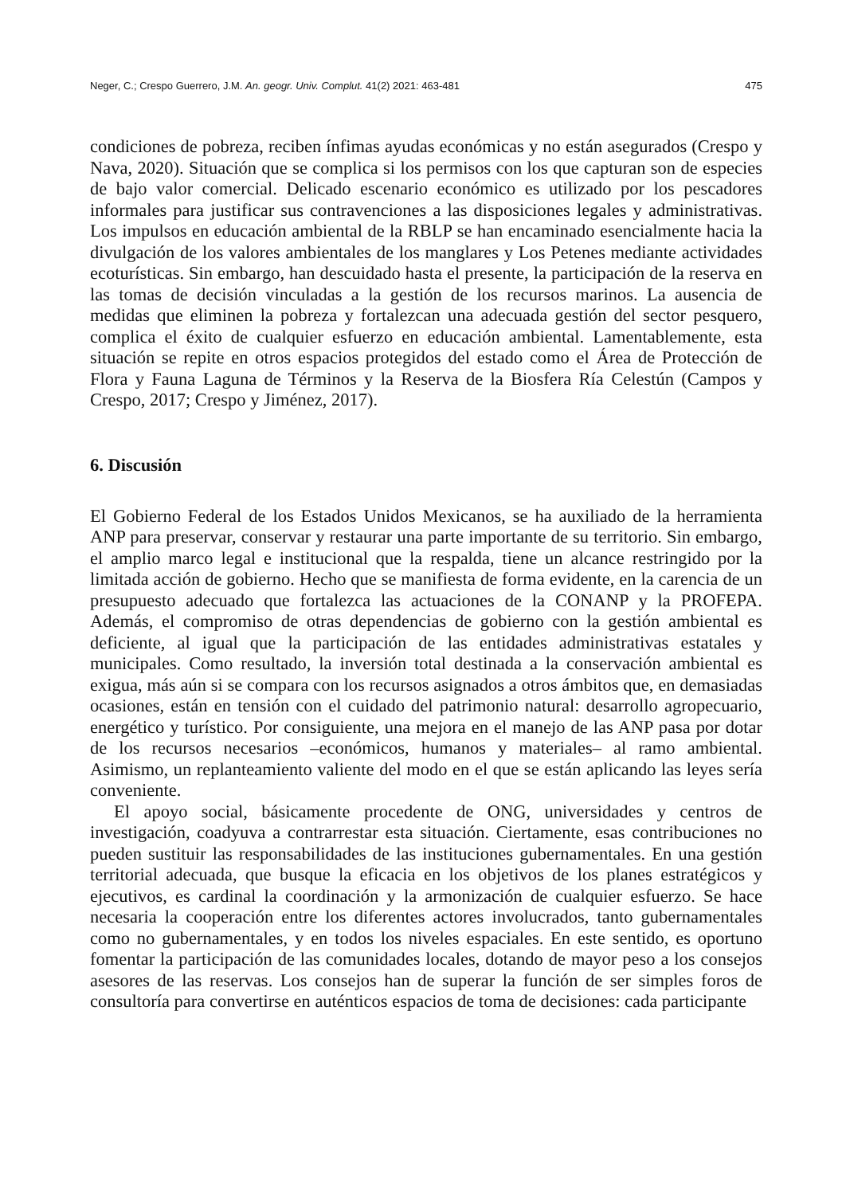Neger, C.; Crespo Guerrero, J.M. An. geogr. Univ. Complut. 41(2) 2021: 463-481 475
condiciones de pobreza, reciben ínfimas ayudas económicas y no están asegurados (Crespo y Nava, 2020). Situación que se complica si los permisos con los que capturan son de especies de bajo valor comercial. Delicado escenario económico es utilizado por los pescadores informales para justificar sus contravenciones a las disposiciones legales y administrativas. Los impulsos en educación ambiental de la RBLP se han encaminado esencialmente hacia la divulgación de los valores ambientales de los manglares y Los Petenes mediante actividades ecoturísticas. Sin embargo, han descuidado hasta el presente, la participación de la reserva en las tomas de decisión vinculadas a la gestión de los recursos marinos. La ausencia de medidas que eliminen la pobreza y fortalezcan una adecuada gestión del sector pesquero, complica el éxito de cualquier esfuerzo en educación ambiental. Lamentablemente, esta situación se repite en otros espacios protegidos del estado como el Área de Protección de Flora y Fauna Laguna de Términos y la Reserva de la Biosfera Ría Celestún (Campos y Crespo, 2017; Crespo y Jiménez, 2017).
6. Discusión
El Gobierno Federal de los Estados Unidos Mexicanos, se ha auxiliado de la herramienta ANP para preservar, conservar y restaurar una parte importante de su territorio. Sin embargo, el amplio marco legal e institucional que la respalda, tiene un alcance restringido por la limitada acción de gobierno. Hecho que se manifiesta de forma evidente, en la carencia de un presupuesto adecuado que fortalezca las actuaciones de la CONANP y la PROFEPA. Además, el compromiso de otras dependencias de gobierno con la gestión ambiental es deficiente, al igual que la participación de las entidades administrativas estatales y municipales. Como resultado, la inversión total destinada a la conservación ambiental es exigua, más aún si se compara con los recursos asignados a otros ámbitos que, en demasiadas ocasiones, están en tensión con el cuidado del patrimonio natural: desarrollo agropecuario, energético y turístico. Por consiguiente, una mejora en el manejo de las ANP pasa por dotar de los recursos necesarios –económicos, humanos y materiales– al ramo ambiental. Asimismo, un replanteamiento valiente del modo en el que se están aplicando las leyes sería conveniente.
El apoyo social, básicamente procedente de ONG, universidades y centros de investigación, coadyuva a contrarrestar esta situación. Ciertamente, esas contribuciones no pueden sustituir las responsabilidades de las instituciones gubernamentales. En una gestión territorial adecuada, que busque la eficacia en los objetivos de los planes estratégicos y ejecutivos, es cardinal la coordinación y la armonización de cualquier esfuerzo. Se hace necesaria la cooperación entre los diferentes actores involucrados, tanto gubernamentales como no gubernamentales, y en todos los niveles espaciales. En este sentido, es oportuno fomentar la participación de las comunidades locales, dotando de mayor peso a los consejos asesores de las reservas. Los consejos han de superar la función de ser simples foros de consultoría para convertirse en auténticos espacios de toma de decisiones: cada participante